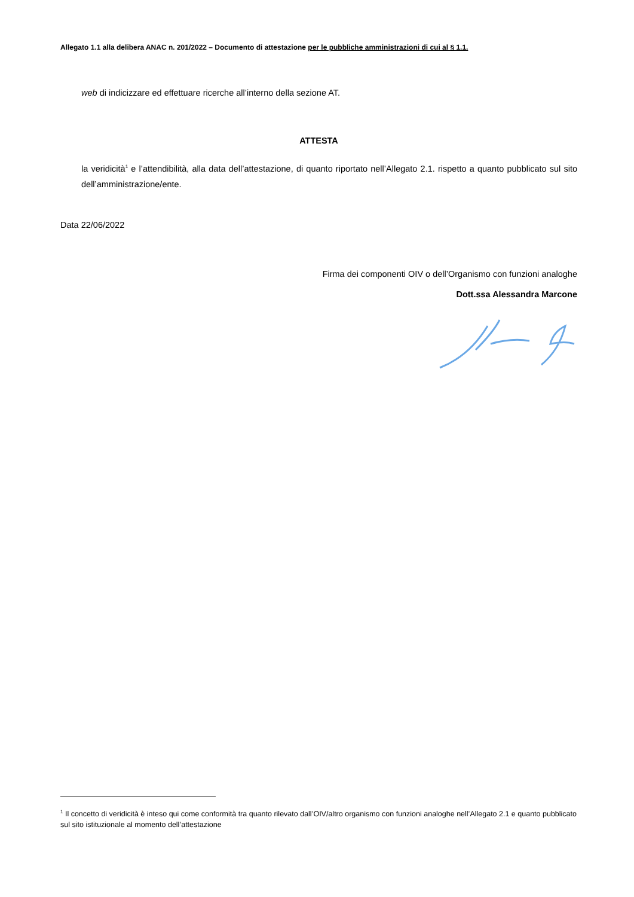Allegato 1.1 alla delibera ANAC n. 201/2022 – Documento di attestazione per le pubbliche amministrazioni di cui al § 1.1.
web di indicizzare ed effettuare ricerche all’interno della sezione AT.
ATTESTA
la veridicità<sup>1</sup> e l’attendibilità, alla data dell’attestazione, di quanto riportato nell’Allegato 2.1. rispetto a quanto pubblicato sul sito dell’amministrazione/ente.
Data 22/06/2022
Firma dei componenti OIV o dell’Organismo con funzioni analoghe
Dott.ssa Alessandra Marcone
<sup>1</sup> Il concetto di veridicità è inteso qui come conformità tra quanto rilevato dall’OIV/altro organismo con funzioni analoghe nell’Allegato 2.1 e quanto pubblicato sul sito istituzionale al momento dell’attestazione